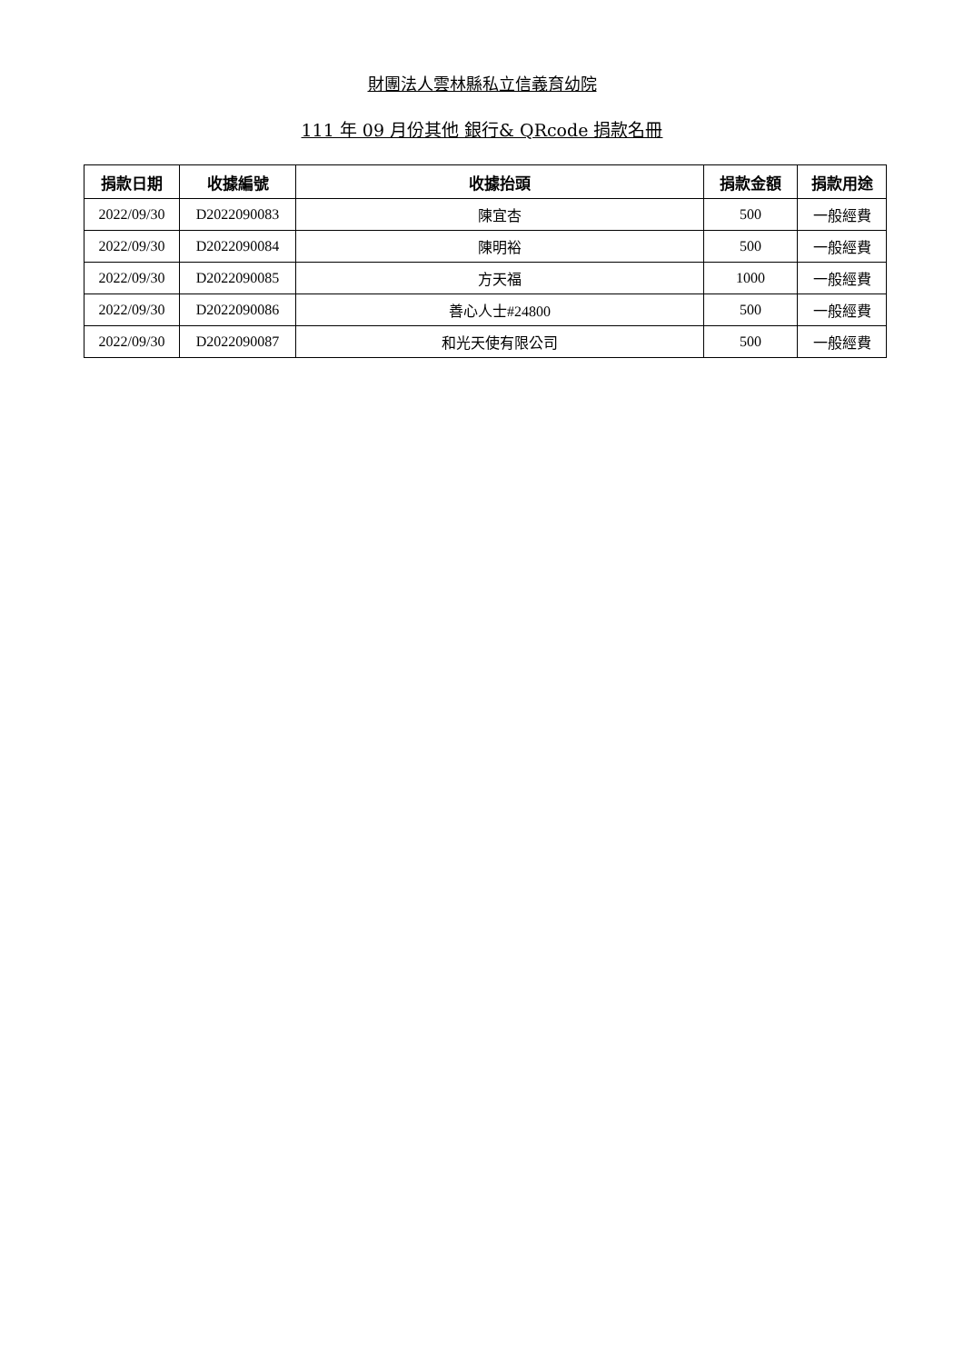財團法人雲林縣私立信義育幼院
111 年 09 月份其他 銀行& QRcode 捐款名冊
| 捐款日期 | 收據編號 | 收據抬頭 | 捐款金額 | 捐款用途 |
| --- | --- | --- | --- | --- |
| 2022/09/30 | D2022090083 | 陳宜杏 | 500 | 一般經費 |
| 2022/09/30 | D2022090084 | 陳明裕 | 500 | 一般經費 |
| 2022/09/30 | D2022090085 | 方天福 | 1000 | 一般經費 |
| 2022/09/30 | D2022090086 | 善心人士#24800 | 500 | 一般經費 |
| 2022/09/30 | D2022090087 | 和光天使有限公司 | 500 | 一般經費 |